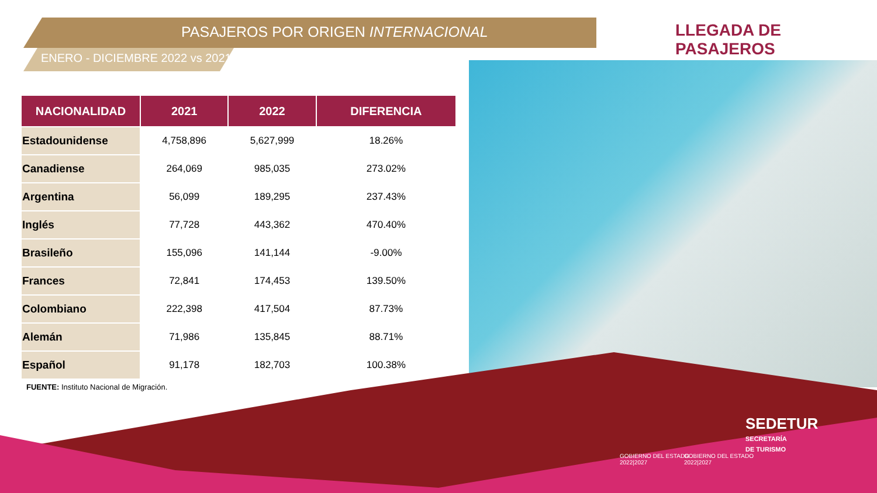PASAJEROS POR ORIGEN INTERNACIONAL
LLEGADA DE PASAJEROS
ENERO - DICIEMBRE 2022 vs 2021
| NACIONALIDAD | 2021 | 2022 | DIFERENCIA |
| --- | --- | --- | --- |
| Estadounidense | 4,758,896 | 5,627,999 | 18.26% |
| Canadiense | 264,069 | 985,035 | 273.02% |
| Argentina | 56,099 | 189,295 | 237.43% |
| Inglés | 77,728 | 443,362 | 470.40% |
| Brasileño | 155,096 | 141,144 | -9.00% |
| Frances | 72,841 | 174,453 | 139.50% |
| Colombiano | 222,398 | 417,504 | 87.73% |
| Alemán | 71,986 | 135,845 | 88.71% |
| Español | 91,178 | 182,703 | 100.38% |
FUENTE: Instituto Nacional de Migración.
GOBIERNO DEL ESTADO
2022|2027
GOBIERNO DEL ESTADO
2022|2027
SEDETUR
SECRETARÍA
DE TURISMO